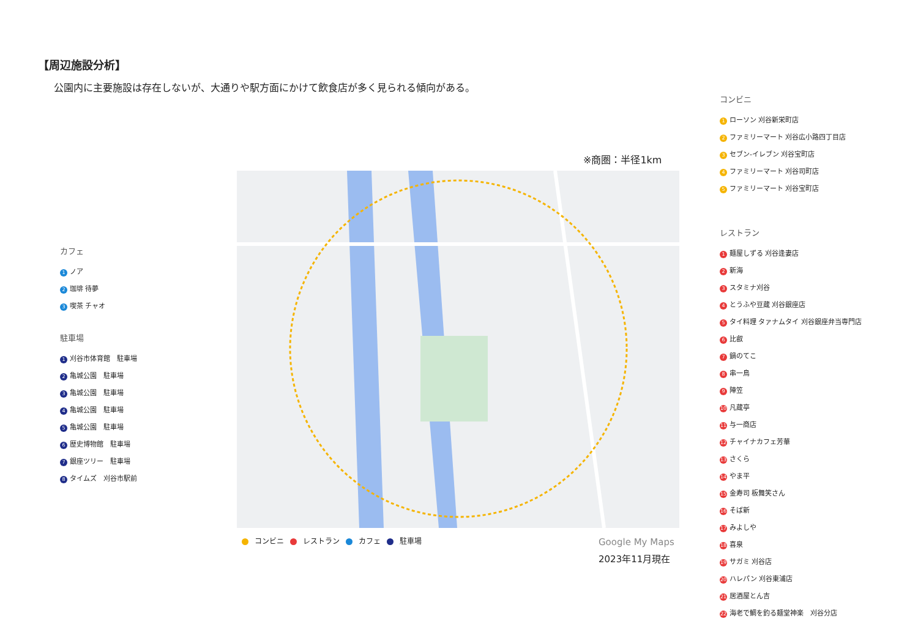【周辺施設分析】
公園内に主要施設は存在しないが、大通りや駅方面にかけて飲食店が多く見られる傾向がある。
カフェ
1 ノア
2 珈琲 待夢
3 喫茶 チャオ
駐車場
1 刈谷市体育館　駐車場
2 亀城公園　駐車場
3 亀城公園　駐車場
4 亀城公園　駐車場
5 亀城公園　駐車場
6 歴史博物館　駐車場
7 銀座ツリー　駐車場
8 タイムズ　刈谷市駅前
※商圏：半径1km
コンビニ レストラン カフェ 駐車場 Google My Maps
2023年11月現在
コンビニ
1 ローソン 刈谷新栄町店
2 ファミリーマート 刈谷広小路四丁目店
3 セブン-イレブン 刈谷宝町店
4 ファミリーマート 刈谷司町店
5 ファミリーマート 刈谷宝町店
レストラン
1 麺屋しずる 刈谷逢妻店
2 新海
3 スタミナ刈谷
4 とうふや豆蔵 刈谷銀座店
5 タイ料理 タァナムタイ 刈谷銀座弁当専門店
6 比叡
7 鍋のてこ
8 串一鳥
9 陣笠
10 凡蔵亭
11 与一商店
12 チャイナカフェ芳華
13 さくら
14 やま平
15 金寿司 板舞笑さん
16 そば新
17 みよしや
18 喜泉
19 サガミ 刈谷店
20 ハレパン 刈谷東浦店
21 居酒屋とん吉
22 海老で鯛を釣る麺堂神楽　刈谷分店